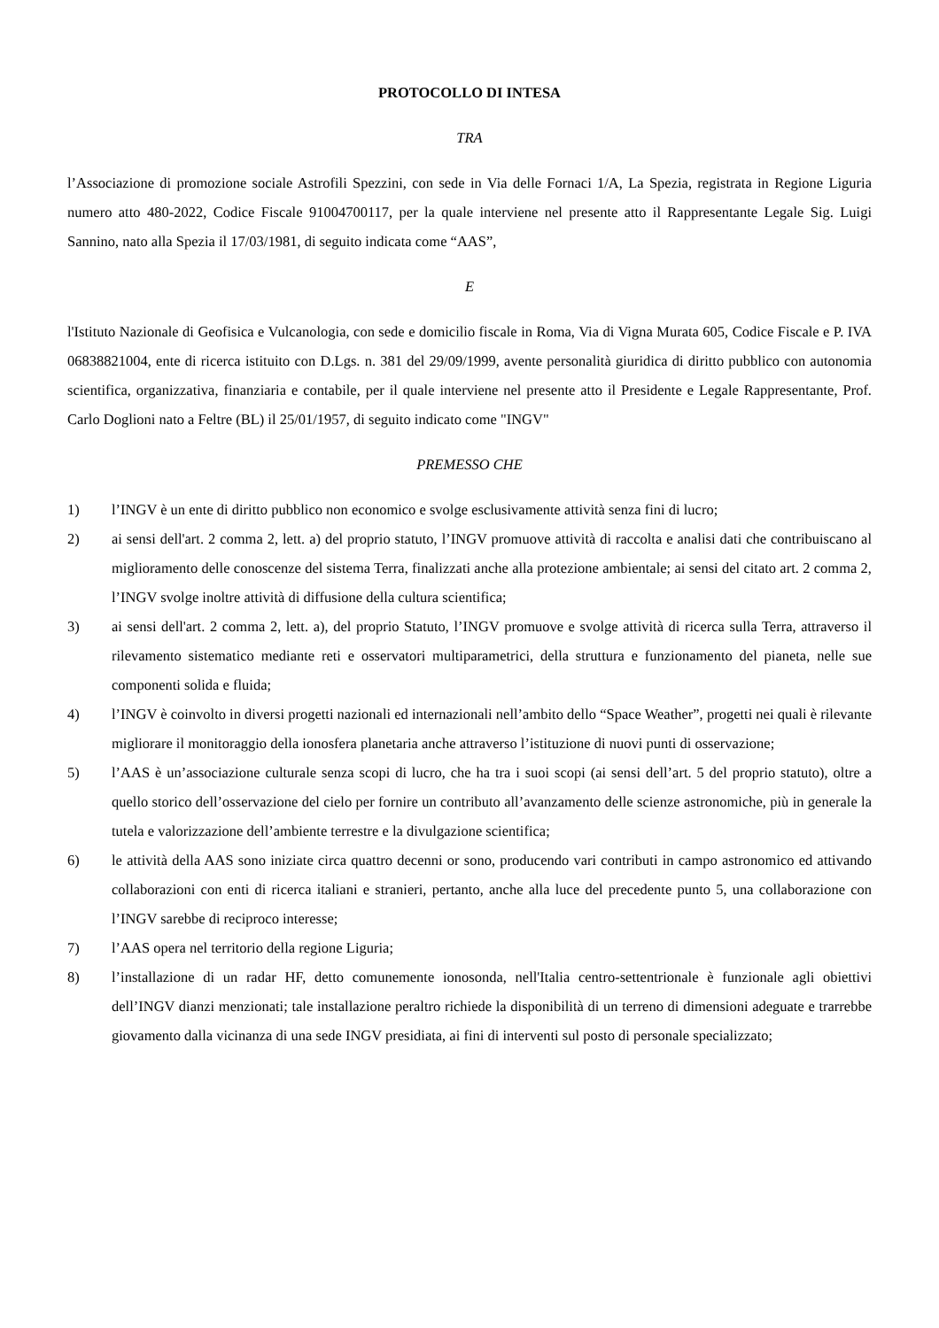PROTOCOLLO DI INTESA
TRA
l’Associazione di promozione sociale Astrofili Spezzini, con sede in Via delle Fornaci 1/A, La Spezia, registrata in Regione Liguria numero atto 480-2022, Codice Fiscale 91004700117, per la quale interviene nel presente atto il Rappresentante Legale Sig. Luigi Sannino, nato alla Spezia il 17/03/1981, di seguito indicata come “AAS”,
E
l'Istituto Nazionale di Geofisica e Vulcanologia, con sede e domicilio fiscale in Roma, Via di Vigna Murata 605, Codice Fiscale e P. IVA 06838821004, ente di ricerca istituito con D.Lgs. n. 381 del 29/09/1999, avente personalità giuridica di diritto pubblico con autonomia scientifica, organizzativa, finanziaria e contabile, per il quale interviene nel presente atto il Presidente e Legale Rappresentante, Prof. Carlo Doglioni nato a Feltre (BL) il 25/01/1957, di seguito indicato come "INGV"
PREMESSO CHE
1) l’INGV è un ente di diritto pubblico non economico e svolge esclusivamente attività senza fini di lucro;
2) ai sensi dell'art. 2 comma 2, lett. a) del proprio statuto, l’INGV promuove attività di raccolta e analisi dati che contribuiscano al miglioramento delle conoscenze del sistema Terra, finalizzati anche alla protezione ambientale; ai sensi del citato art. 2 comma 2, l’INGV svolge inoltre attività di diffusione della cultura scientifica;
3) ai sensi dell'art. 2 comma 2, lett. a), del proprio Statuto, l’INGV promuove e svolge attività di ricerca sulla Terra, attraverso il rilevamento sistematico mediante reti e osservatori multiparametrici, della struttura e funzionamento del pianeta, nelle sue componenti solida e fluida;
4) l’INGV è coinvolto in diversi progetti nazionali ed internazionali nell’ambito dello “Space Weather”, progetti nei quali è rilevante migliorare il monitoraggio della ionosfera planetaria anche attraverso l’istituzione di nuovi punti di osservazione;
5) l’AAS è un’associazione culturale senza scopi di lucro, che ha tra i suoi scopi (ai sensi dell’art. 5 del proprio statuto), oltre a quello storico dell’osservazione del cielo per fornire un contributo all’avanzamento delle scienze astronomiche, più in generale la tutela e valorizzazione dell’ambiente terrestre e la divulgazione scientifica;
6) le attività della AAS sono iniziate circa quattro decenni or sono, producendo vari contributi in campo astronomico ed attivando collaborazioni con enti di ricerca italiani e stranieri, pertanto, anche alla luce del precedente punto 5, una collaborazione con l’INGV sarebbe di reciproco interesse;
7) l’AAS opera nel territorio della regione Liguria;
8) l’installazione di un radar HF, detto comunemente ionosonda, nell'Italia centro-settentrionale è funzionale agli obiettivi dell’INGV dianzi menzionati; tale installazione peraltro richiede la disponibilità di un terreno di dimensioni adeguate e trarrebbe giovamento dalla vicinanza di una sede INGV presidiata, ai fini di interventi sul posto di personale specializzato;